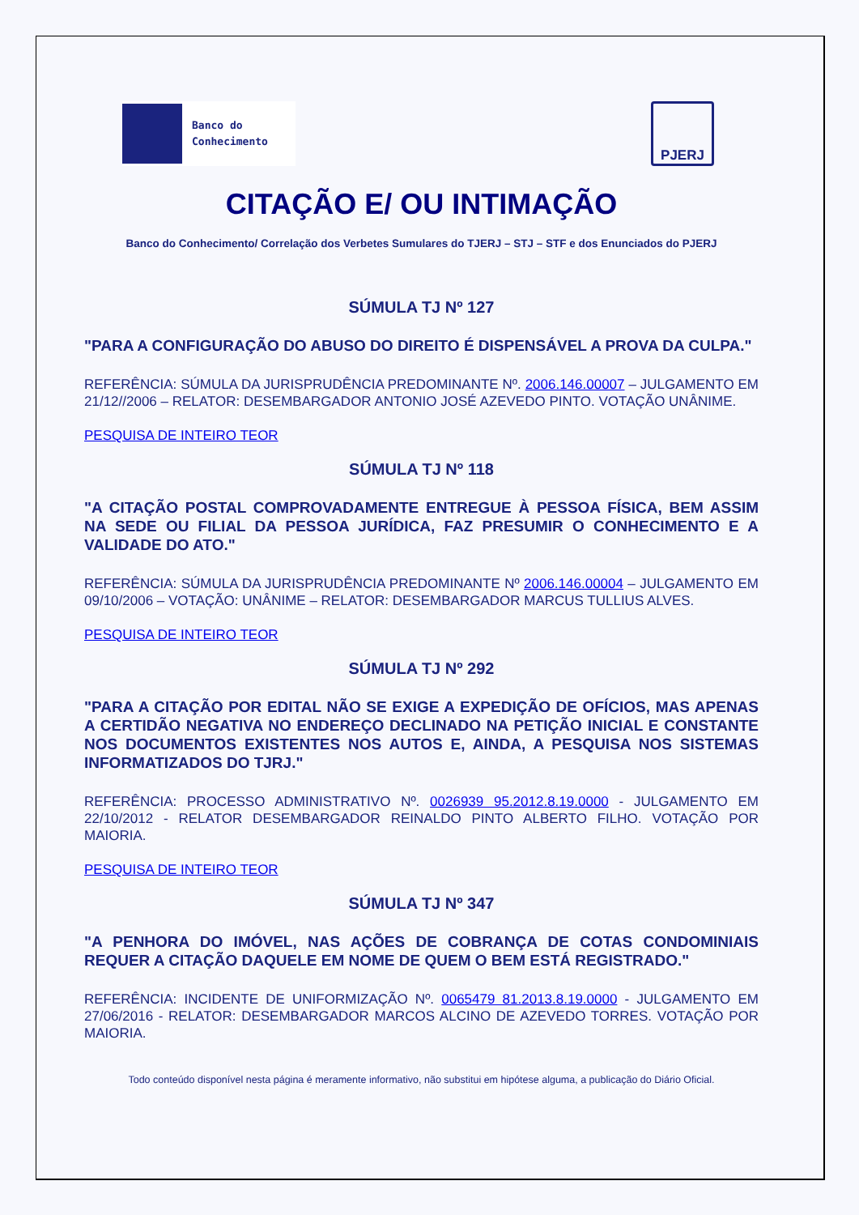Banco do
Conhecimento
PJERJ
CITAÇÃO E/ OU INTIMAÇÃO
Banco do Conhecimento/ Correlação dos Verbetes Sumulares do TJERJ – STJ – STF e dos Enunciados do PJERJ
SÚMULA TJ Nº 127
"PARA A CONFIGURAÇÃO DO ABUSO DO DIREITO É DISPENSÁVEL A PROVA DA CULPA."
REFERÊNCIA: SÚMULA DA JURISPRUDÊNCIA PREDOMINANTE Nº. 2006.146.00007 – JULGAMENTO EM 21/12//2006 – RELATOR: DESEMBARGADOR ANTONIO JOSÉ AZEVEDO PINTO. VOTAÇÃO UNÂNIME.
PESQUISA DE INTEIRO TEOR
SÚMULA TJ Nº 118
"A CITAÇÃO POSTAL COMPROVADAMENTE ENTREGUE À PESSOA FÍSICA, BEM ASSIM NA SEDE OU FILIAL DA PESSOA JURÍDICA, FAZ PRESUMIR O CONHECIMENTO E A VALIDADE DO ATO."
REFERÊNCIA: SÚMULA DA JURISPRUDÊNCIA PREDOMINANTE Nº 2006.146.00004 – JULGAMENTO EM 09/10/2006 – VOTAÇÃO: UNÂNIME – RELATOR: DESEMBARGADOR MARCUS TULLIUS ALVES.
PESQUISA DE INTEIRO TEOR
SÚMULA TJ Nº 292
"PARA A CITAÇÃO POR EDITAL NÃO SE EXIGE A EXPEDIÇÃO DE OFÍCIOS, MAS APENAS A CERTIDÃO NEGATIVA NO ENDEREÇO DECLINADO NA PETIÇÃO INICIAL E CONSTANTE NOS DOCUMENTOS EXISTENTES NOS AUTOS E, AINDA, A PESQUISA NOS SISTEMAS INFORMATIZADOS DO TJRJ."
REFERÊNCIA: PROCESSO ADMINISTRATIVO Nº. 0026939 95.2012.8.19.0000 - JULGAMENTO EM 22/10/2012 - RELATOR DESEMBARGADOR REINALDO PINTO ALBERTO FILHO. VOTAÇÃO POR MAIORIA.
PESQUISA DE INTEIRO TEOR
SÚMULA TJ Nº 347
"A PENHORA DO IMÓVEL, NAS AÇÕES DE COBRANÇA DE COTAS CONDOMINIAIS REQUER A CITAÇÃO DAQUELE EM NOME DE QUEM O BEM ESTÁ REGISTRADO."
REFERÊNCIA: INCIDENTE DE UNIFORMIZAÇÃO Nº. 0065479 81.2013.8.19.0000 - JULGAMENTO EM 27/06/2016 - RELATOR: DESEMBARGADOR MARCOS ALCINO DE AZEVEDO TORRES. VOTAÇÃO POR MAIORIA.
Todo conteúdo disponível nesta página é meramente informativo, não substitui em hipótese alguma, a publicação do Diário Oficial.